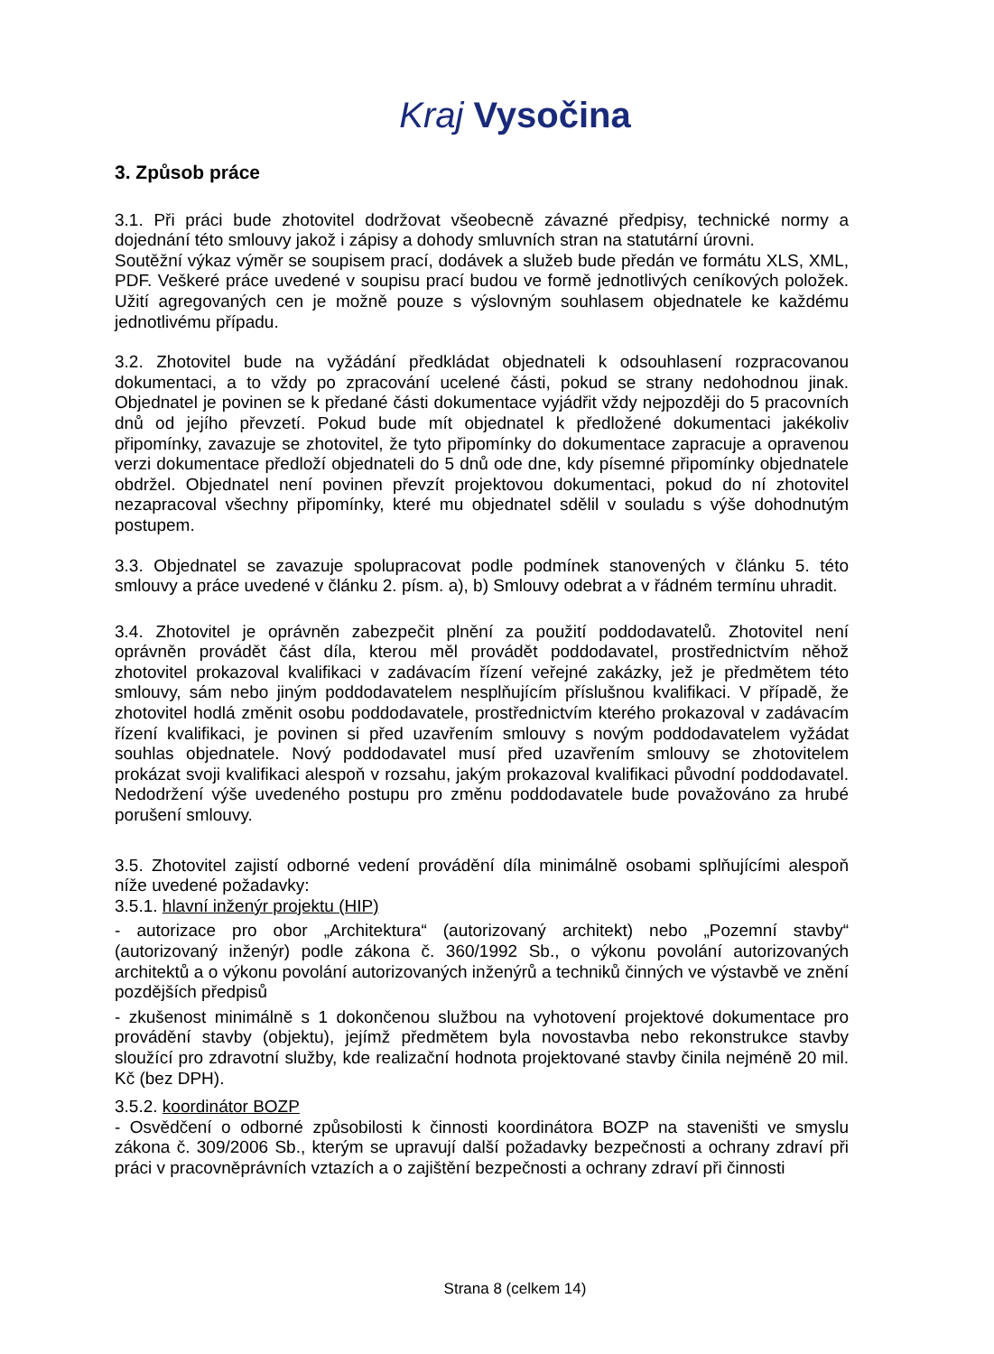Kraj Vysočina
3. Způsob práce
3.1. Při práci bude zhotovitel dodržovat všeobecně závazné předpisy, technické normy a dojednání této smlouvy jakož i zápisy a dohody smluvních stran na statutární úrovni.
Soutěžní výkaz výměr se soupisem prací, dodávek a služeb bude předán ve formátu XLS, XML, PDF. Veškeré práce uvedené v soupisu prací budou ve formě jednotlivých ceníkových položek. Užití agregovaných cen je možně pouze s výslovným souhlasem objednatele ke každému jednotlivému případu.
3.2. Zhotovitel bude na vyžádání předkládat objednateli k odsouhlasení rozpracovanou dokumentaci, a to vždy po zpracování ucelené části, pokud se strany nedohodnou jinak. Objednatel je povinen se k předané části dokumentace vyjádřit vždy nejpozději do 5 pracovních dnů od jejího převzetí. Pokud bude mít objednatel k předložené dokumentaci jakékoliv připomínky, zavazuje se zhotovitel, že tyto připomínky do dokumentace zapracuje a opravenou verzi dokumentace předloží objednateli do 5 dnů ode dne, kdy písemné připomínky objednatele obdržel. Objednatel není povinen převzít projektovou dokumentaci, pokud do ní zhotovitel nezapracoval všechny připomínky, které mu objednatel sdělil v souladu s výše dohodnutým postupem.
3.3. Objednatel se zavazuje spolupracovat podle podmínek stanovených v článku 5. této smlouvy a práce uvedené v článku 2. písm. a), b) Smlouvy odebrat a v řádném termínu uhradit.
3.4. Zhotovitel je oprávněn zabezpečit plnění za použití poddodavatelů. Zhotovitel není oprávněn provádět část díla, kterou měl provádět poddodavatel, prostřednictvím něhož zhotovitel prokazoval kvalifikaci v zadávacím řízení veřejné zakázky, jež je předmětem této smlouvy, sám nebo jiným poddodavatelem nesplňujícím příslušnou kvalifikaci. V případě, že zhotovitel hodlá změnit osobu poddodavatele, prostřednictvím kterého prokazoval v zadávacím řízení kvalifikaci, je povinen si před uzavřením smlouvy s novým poddodavatelem vyžádat souhlas objednatele. Nový poddodavatel musí před uzavřením smlouvy se zhotovitelem prokázat svoji kvalifikaci alespoň v rozsahu, jakým prokazoval kvalifikaci původní poddodavatel. Nedodržení výše uvedeného postupu pro změnu poddodavatele bude považováno za hrubé porušení smlouvy.
3.5. Zhotovitel zajistí odborné vedení provádění díla minimálně osobami splňujícími alespoň níže uvedené požadavky:
3.5.1. hlavní inženýr projektu (HIP)
- autorizace pro obor „Architektura“ (autorizovaný architekt) nebo „Pozemní stavby“ (autorizovaný inženýr) podle zákona č. 360/1992 Sb., o výkonu povolání autorizovaných architektů a o výkonu povolání autorizovaných inženýrů a techniků činných ve výstavbě ve znění pozdějších předpisů
- zkušenost minimálně s 1 dokončenou službou na vyhotovení projektové dokumentace pro provádění stavby (objektu), jejímž předmětem byla novostavba nebo rekonstrukce stavby sloužící pro zdravotní služby, kde realizační hodnota projektované stavby činila nejméně 20 mil. Kč (bez DPH).
3.5.2. koordinátor BOZP
- Osvědčení o odborné způsobilosti k činnosti koordinátora BOZP na staveništi ve smyslu zákona č. 309/2006 Sb., kterým se upravují další požadavky bezpečnosti a ochrany zdraví při práci v pracovněprávních vztazích a o zajištění bezpečnosti a ochrany zdraví při činnosti
Strana 8 (celkem 14)